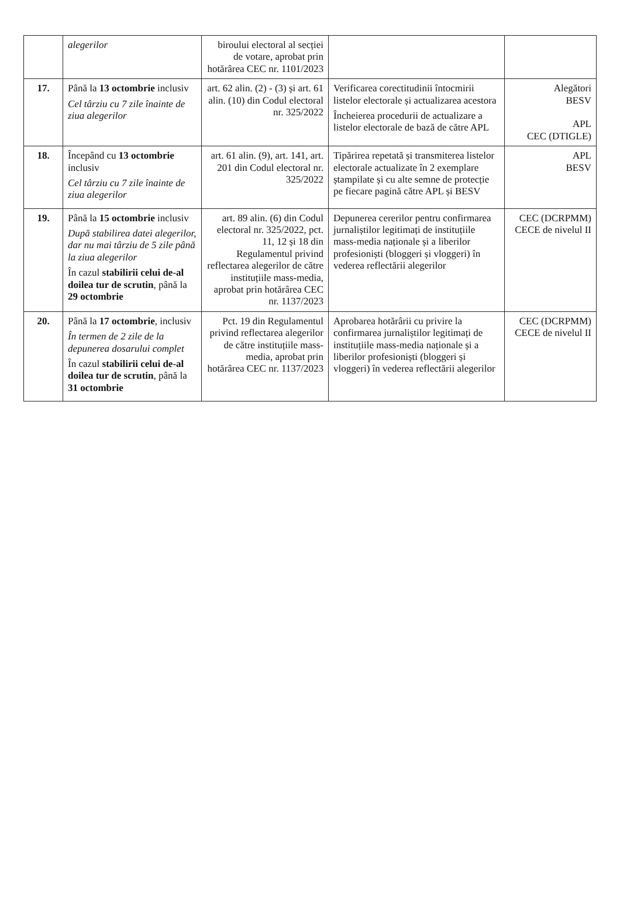| | alegerilor | biroului electoral al secției de votare, aprobat prin hotărârea CEC nr. 1101/2023 | | |
| 17. | Până la 13 octombrie inclusiv Cel târziu cu 7 zile înainte de ziua alegerilor | art. 62 alin. (2) - (3) și art. 61 alin. (10) din Codul electoral nr. 325/2022 | Verificarea corectitudinii întocmirii listelor electorale și actualizarea acestora Încheierea procedurii de actualizare a listelor electorale de bază de către APL | Alegători BESV APL CEC (DTIGLE) |
| 18. | Începând cu 13 octombrie inclusiv Cel târziu cu 7 zile înainte de ziua alegerilor | art. 61 alin. (9), art. 141, art. 201 din Codul electoral nr. 325/2022 | Tipărirea repetată și transmiterea listelor electorale actualizate în 2 exemplare ștampilate și cu alte semne de protecție pe fiecare pagină către APL și BESV | APL BESV |
| 19. | Până la 15 octombrie inclusiv După stabilirea datei alegerilor, dar nu mai târziu de 5 zile până la ziua alegerilor În cazul stabilirii celui de-al doilea tur de scrutin , până la 29 octombrie | art. 89 alin. (6) din Codul electoral nr. 325/2022, pct. 11, 12 și 18 din Regulamentul privind reflectarea alegerilor de către instituțiile mass-media, aprobat prin hotărârea CEC nr. 1137/2023 | Depunerea cererilor pentru confirmarea jurnaliștilor legitimați de instituțiile mass-media naționale și a liberilor profesioniști (bloggeri și vloggeri) în vederea reflectării alegerilor | CEC (DCRPMM) CECE de nivelul II |
| 20. | Până la 17 octombrie , inclusiv În termen de 2 zile de la depunerea dosarului complet În cazul stabilirii celui de-al doilea tur de scrutin , până la 31 octombrie | Pct. 19 din Regulamentul privind reflectarea alegerilor de către instituțiile mass-media, aprobat prin hotărârea CEC nr. 1137/2023 | Aprobarea hotărârii cu privire la confirmarea jurnaliștilor legitimați de instituțiile mass-media naționale și a liberilor profesioniști (bloggeri și vloggeri) în vederea reflectării alegerilor | CEC (DCRPMM) CECE de nivelul II |